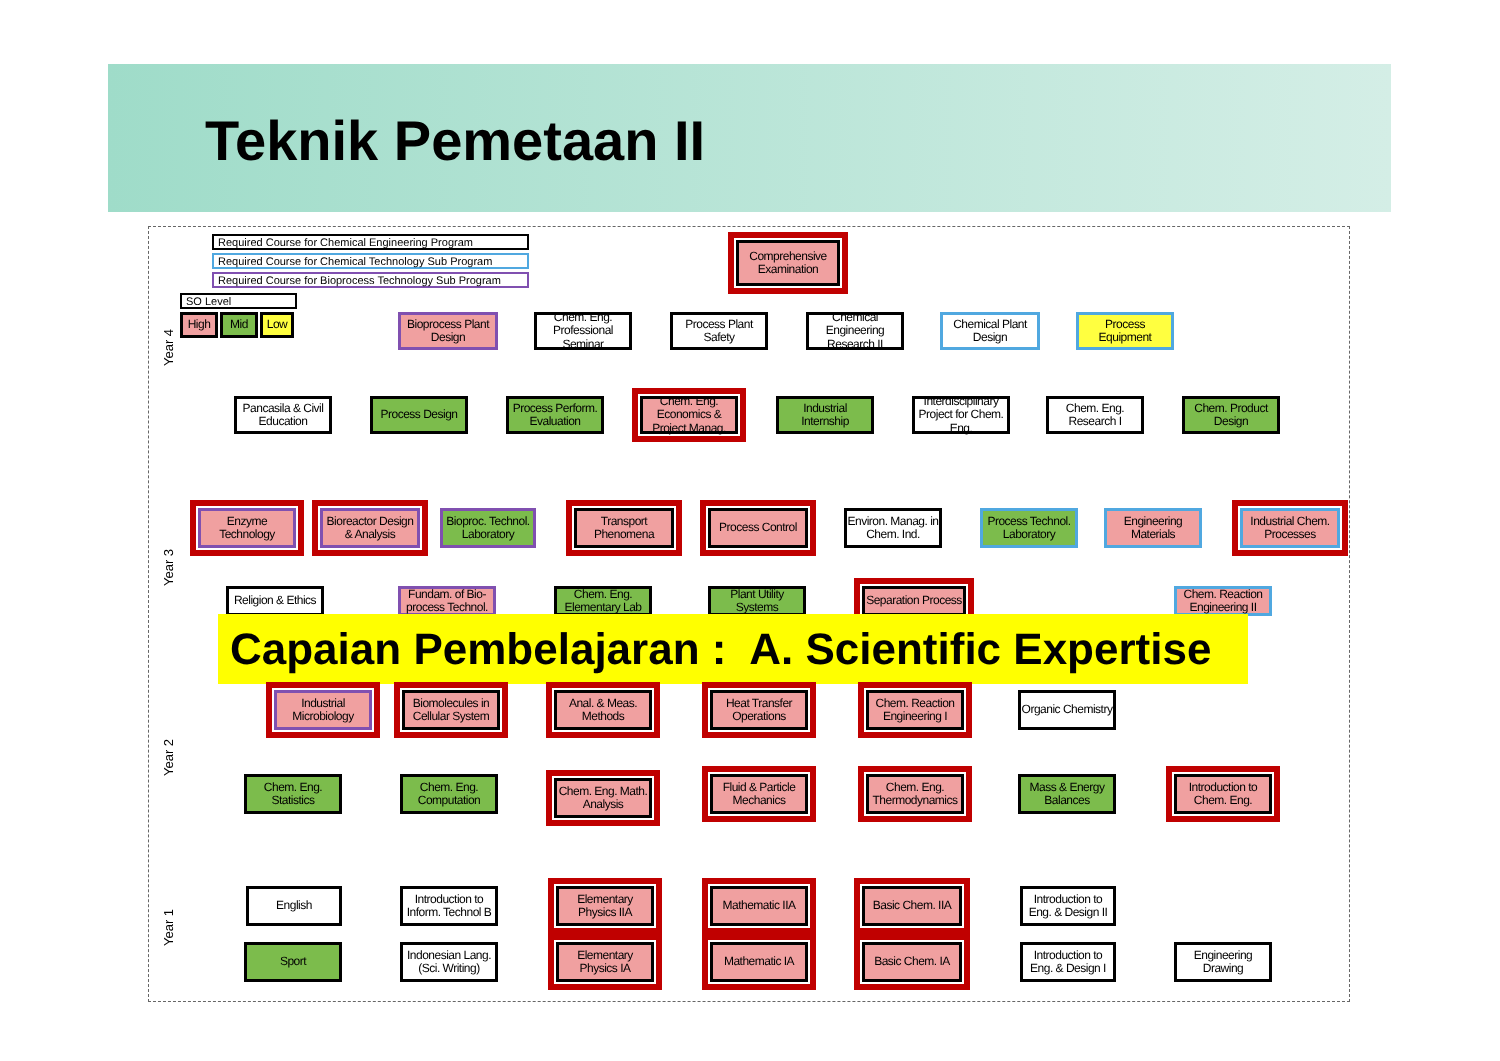Teknik Pemetaan II
Required Course for Chemical Engineering Program
Required Course for Chemical Technology Sub Program
Required Course for Bioprocess Technology Sub Program
SO Level
High Mid Low
Year 4
Year 3
Year 2
Year 1
Comprehensive Examination
Bioprocess Plant Design
Chem. Eng. Professional Seminar
Process Plant Safety
Chemical Engineering Research II
Chemical Plant Design
Process Equipment
Pancasila & Civil Education
Process Design
Process Perform. Evaluation
Chem. Eng. Economics & Project Manag.
Industrial Internship
Interdisciplinary Project for Chem. Eng.
Chem. Eng. Research I
Chem. Product Design
Enzyme Technology
Bioreactor Design & Analysis
Bioproc. Technol. Laboratory
Transport Phenomena
Process Control
Environ. Manag. in Chem. Ind.
Process Technol. Laboratory
Engineering Materials
Industrial Chem. Processes
Religion & Ethics
Fundam. of Bio-process Technol.
Chem. Eng. Elementary Lab
Plant Utility Systems
Separation Process
Chem. Reaction Engineering II
Capaian Pembelajaran : A. Scientific Expertise
Industrial Microbiology
Biomolecules in Cellular System
Anal. & Meas. Methods
Heat Transfer Operations
Chem. Reaction Engineering I
Organic Chemistry
Chem. Eng. Statistics
Chem. Eng. Computation
Chem. Eng. Math. Analysis
Fluid & Particle Mechanics
Chem. Eng. Thermodynamics
Mass & Energy Balances
Introduction to Chem. Eng.
English
Introduction to Inform. Technol B
Elementary Physics IIA
Mathematic IIA
Basic Chem. IIA
Introduction to Eng. & Design II
Sport
Indonesian Lang. (Sci. Writing)
Elementary Physics IA
Mathematic IA
Basic Chem. IA
Introduction to Eng. & Design I
Engineering Drawing